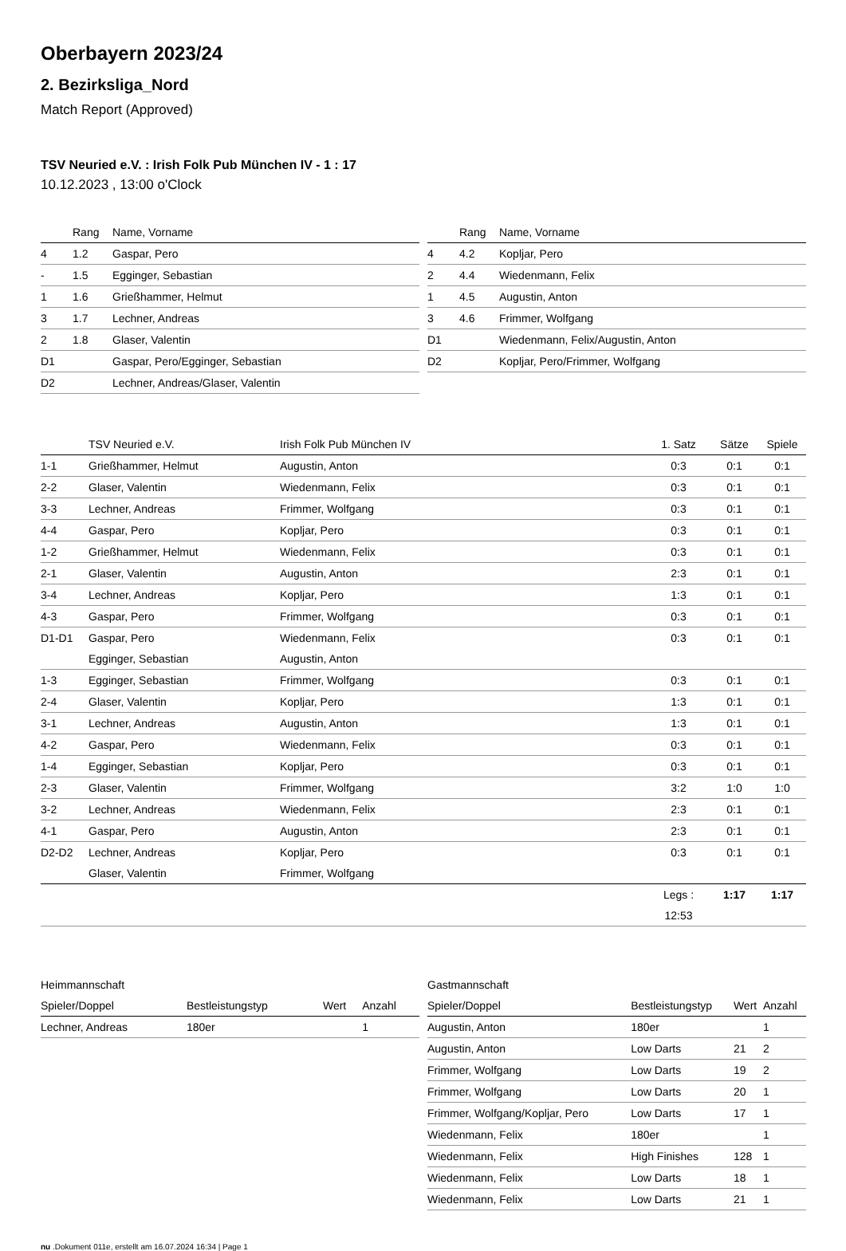Oberbayern 2023/24
2. Bezirksliga_Nord
Match Report (Approved)
TSV Neuried e.V. : Irish Folk Pub München IV - 1 : 17
10.12.2023 , 13:00 o'Clock
| | Rang | Name, Vorname |
| --- | --- | --- |
| 4 | 1.2 | Gaspar, Pero |
| - | 1.5 | Egginger, Sebastian |
| 1 | 1.6 | Grießhammer, Helmut |
| 3 | 1.7 | Lechner, Andreas |
| 2 | 1.8 | Glaser, Valentin |
| D1 | | Gaspar, Pero/Egginger, Sebastian |
| D2 | | Lechner, Andreas/Glaser, Valentin |
| | Rang | Name, Vorname |
| --- | --- | --- |
| 4 | 4.2 | Kopljar, Pero |
| 2 | 4.4 | Wiedenmann, Felix |
| 1 | 4.5 | Augustin, Anton |
| 3 | 4.6 | Frimmer, Wolfgang |
| D1 | | Wiedenmann, Felix/Augustin, Anton |
| D2 | | Kopljar, Pero/Frimmer, Wolfgang |
| | TSV Neuried e.V. | Irish Folk Pub München IV | 1. Satz | Sätze | Spiele |
| --- | --- | --- | --- | --- | --- |
| 1-1 | Grießhammer, Helmut | Augustin, Anton | 0:3 | 0:1 | 0:1 |
| 2-2 | Glaser, Valentin | Wiedenmann, Felix | 0:3 | 0:1 | 0:1 |
| 3-3 | Lechner, Andreas | Frimmer, Wolfgang | 0:3 | 0:1 | 0:1 |
| 4-4 | Gaspar, Pero | Kopljar, Pero | 0:3 | 0:1 | 0:1 |
| 1-2 | Grießhammer, Helmut | Wiedenmann, Felix | 0:3 | 0:1 | 0:1 |
| 2-1 | Glaser, Valentin | Augustin, Anton | 2:3 | 0:1 | 0:1 |
| 3-4 | Lechner, Andreas | Kopljar, Pero | 1:3 | 0:1 | 0:1 |
| 4-3 | Gaspar, Pero | Frimmer, Wolfgang | 0:3 | 0:1 | 0:1 |
| D1-D1 | Gaspar, Pero | Wiedenmann, Felix | 0:3 | 0:1 | 0:1 |
| | Egginger, Sebastian | Augustin, Anton | | | |
| 1-3 | Egginger, Sebastian | Frimmer, Wolfgang | 0:3 | 0:1 | 0:1 |
| 2-4 | Glaser, Valentin | Kopljar, Pero | 1:3 | 0:1 | 0:1 |
| 3-1 | Lechner, Andreas | Augustin, Anton | 1:3 | 0:1 | 0:1 |
| 4-2 | Gaspar, Pero | Wiedenmann, Felix | 0:3 | 0:1 | 0:1 |
| 1-4 | Egginger, Sebastian | Kopljar, Pero | 0:3 | 0:1 | 0:1 |
| 2-3 | Glaser, Valentin | Frimmer, Wolfgang | 3:2 | 1:0 | 1:0 |
| 3-2 | Lechner, Andreas | Wiedenmann, Felix | 2:3 | 0:1 | 0:1 |
| 4-1 | Gaspar, Pero | Augustin, Anton | 2:3 | 0:1 | 0:1 |
| D2-D2 | Lechner, Andreas | Kopljar, Pero | 0:3 | 0:1 | 0:1 |
| | Glaser, Valentin | Frimmer, Wolfgang | | | |
| | | | Legs : | 1:17 | 1:17 |
| | | | 12:53 | | |
Heimmannschaft
| Spieler/Doppel | Bestleistungstyp | Wert | Anzahl |
| --- | --- | --- | --- |
| Lechner, Andreas | 180er | | 1 |
Gastmannschaft
| Spieler/Doppel | Bestleistungstyp | Wert | Anzahl |
| --- | --- | --- | --- |
| Augustin, Anton | 180er | | 1 |
| Augustin, Anton | Low Darts | 21 | 2 |
| Frimmer, Wolfgang | Low Darts | 19 | 2 |
| Frimmer, Wolfgang | Low Darts | 20 | 1 |
| Frimmer, Wolfgang/Kopljar, Pero | Low Darts | 17 | 1 |
| Wiedenmann, Felix | 180er | | 1 |
| Wiedenmann, Felix | High Finishes | 128 | 1 |
| Wiedenmann, Felix | Low Darts | 18 | 1 |
| Wiedenmann, Felix | Low Darts | 21 | 1 |
nu .Dokument 011e, erstellt am 16.07.2024 16:34 | Page 1